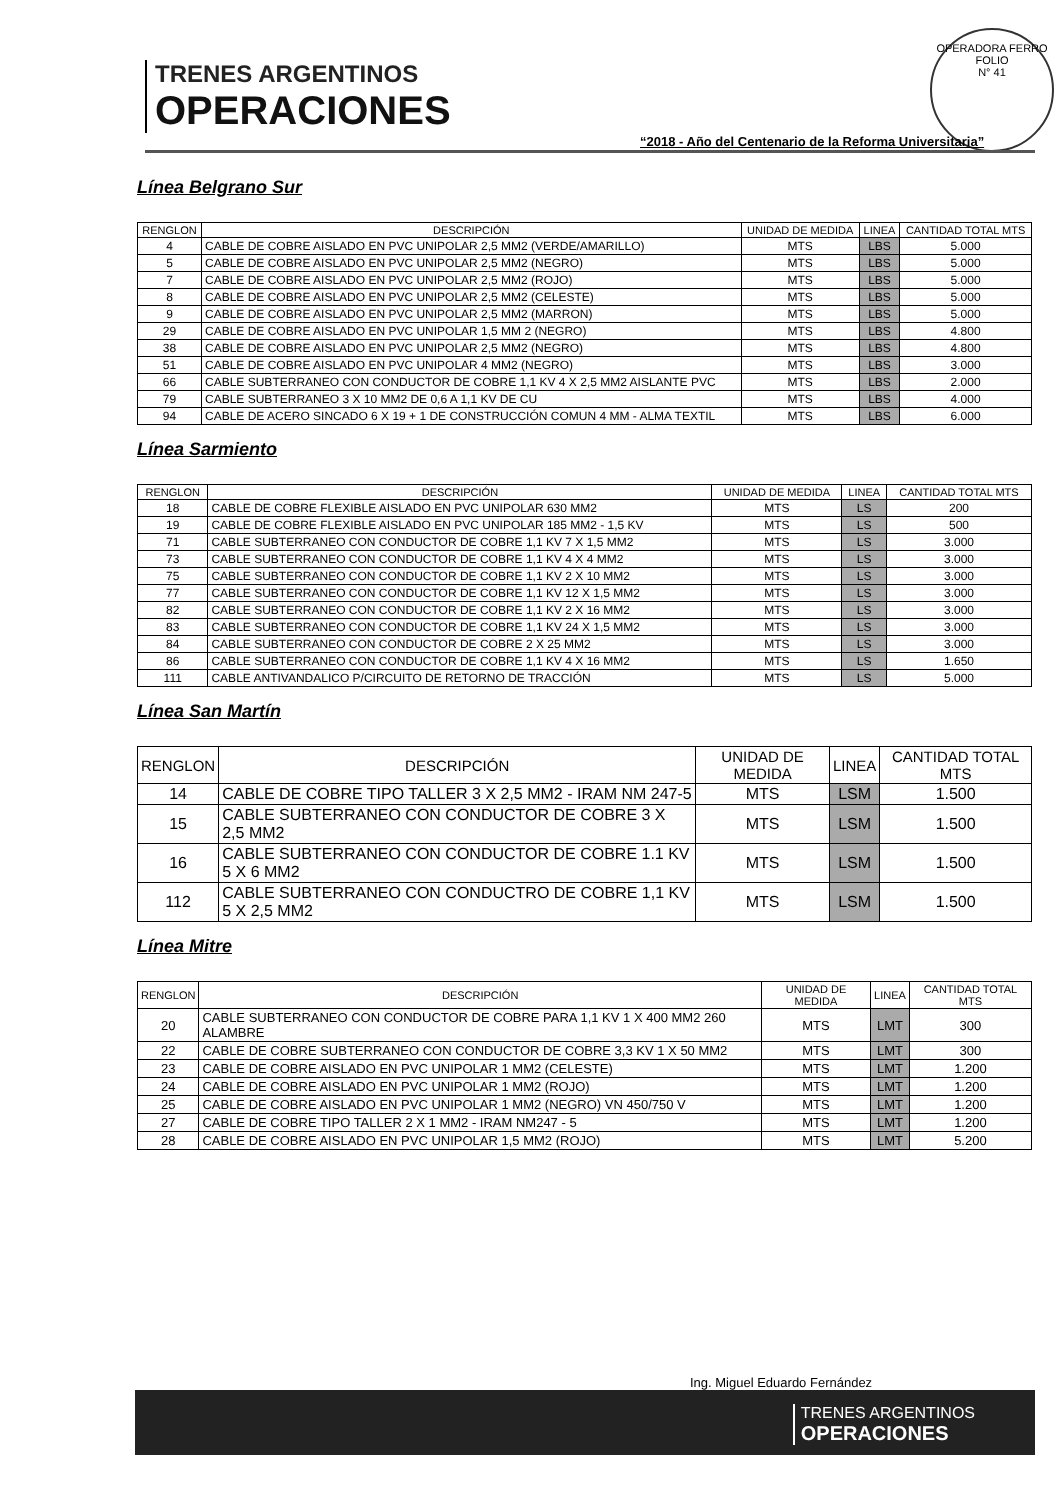TRENES ARGENTINOS
OPERACIONES
OPERADORA FERRO
FOLIO
N° 41
“2018 - Año del Centenario de la Reforma Universitaria”
Línea Belgrano Sur
| RENGLON | DESCRIPCIÓN | UNIDAD DE MEDIDA | LINEA | CANTIDAD TOTAL MTS |
| --- | --- | --- | --- | --- |
| 4 | CABLE DE COBRE AISLADO EN PVC UNIPOLAR 2,5 MM2 (VERDE/AMARILLO) | MTS | LBS | 5.000 |
| 5 | CABLE DE COBRE AISLADO EN PVC UNIPOLAR 2,5 MM2 (NEGRO) | MTS | LBS | 5.000 |
| 7 | CABLE DE COBRE AISLADO EN PVC UNIPOLAR 2,5 MM2 (ROJO) | MTS | LBS | 5.000 |
| 8 | CABLE DE COBRE AISLADO EN PVC UNIPOLAR 2,5 MM2 (CELESTE) | MTS | LBS | 5.000 |
| 9 | CABLE DE COBRE AISLADO EN PVC UNIPOLAR 2,5 MM2 (MARRON) | MTS | LBS | 5.000 |
| 29 | CABLE DE COBRE AISLADO EN PVC UNIPOLAR 1,5 MM 2 (NEGRO) | MTS | LBS | 4.800 |
| 38 | CABLE DE COBRE AISLADO EN PVC UNIPOLAR 2,5 MM2 (NEGRO) | MTS | LBS | 4.800 |
| 51 | CABLE DE COBRE AISLADO EN PVC UNIPOLAR 4 MM2 (NEGRO) | MTS | LBS | 3.000 |
| 66 | CABLE SUBTERRANEO CON CONDUCTOR DE COBRE 1,1 KV 4 X 2,5 MM2 AISLANTE PVC | MTS | LBS | 2.000 |
| 79 | CABLE SUBTERRANEO 3 X 10 MM2 DE 0,6 A 1,1 KV DE CU | MTS | LBS | 4.000 |
| 94 | CABLE DE ACERO SINCADO 6 X 19 + 1 DE CONSTRUCCIÓN COMUN 4 MM - ALMA TEXTIL | MTS | LBS | 6.000 |
Línea Sarmiento
| RENGLON | DESCRIPCIÓN | UNIDAD DE MEDIDA | LINEA | CANTIDAD TOTAL MTS |
| --- | --- | --- | --- | --- |
| 18 | CABLE DE COBRE FLEXIBLE AISLADO EN PVC UNIPOLAR 630 MM2 | MTS | LS | 200 |
| 19 | CABLE DE COBRE FLEXIBLE AISLADO EN PVC UNIPOLAR 185 MM2 - 1,5 KV | MTS | LS | 500 |
| 71 | CABLE SUBTERRANEO CON CONDUCTOR DE COBRE 1,1 KV 7 X 1,5 MM2 | MTS | LS | 3.000 |
| 73 | CABLE SUBTERRANEO CON CONDUCTOR DE COBRE 1,1 KV 4 X 4 MM2 | MTS | LS | 3.000 |
| 75 | CABLE SUBTERRANEO CON CONDUCTOR DE COBRE 1,1 KV 2 X 10 MM2 | MTS | LS | 3.000 |
| 77 | CABLE SUBTERRANEO CON CONDUCTOR DE COBRE 1,1 KV 12 X 1,5 MM2 | MTS | LS | 3.000 |
| 82 | CABLE SUBTERRANEO CON CONDUCTOR DE COBRE 1,1 KV 2 X 16 MM2 | MTS | LS | 3.000 |
| 83 | CABLE SUBTERRANEO CON CONDUCTOR DE COBRE 1,1 KV 24 X 1,5 MM2 | MTS | LS | 3.000 |
| 84 | CABLE SUBTERRANEO CON CONDUCTOR DE COBRE 2 X 25 MM2 | MTS | LS | 3.000 |
| 86 | CABLE SUBTERRANEO CON CONDUCTOR DE COBRE 1,1 KV 4 X 16 MM2 | MTS | LS | 1.650 |
| 111 | CABLE ANTIVANDALICO P/CIRCUITO DE RETORNO DE TRACCIÓN | MTS | LS | 5.000 |
Línea San Martín
| RENGLON | DESCRIPCIÓN | UNIDAD DE MEDIDA | LINEA | CANTIDAD TOTAL MTS |
| --- | --- | --- | --- | --- |
| 14 | CABLE DE COBRE TIPO TALLER 3 X 2,5 MM2 - IRAM NM 247-5 | MTS | LSM | 1.500 |
| 15 | CABLE SUBTERRANEO CON CONDUCTOR DE COBRE 3 X 2,5 MM2 | MTS | LSM | 1.500 |
| 16 | CABLE SUBTERRANEO CON CONDUCTOR DE COBRE 1.1 KV 5 X 6 MM2 | MTS | LSM | 1.500 |
| 112 | CABLE SUBTERRANEO CON CONDUCTRO DE COBRE 1,1 KV 5 X 2,5 MM2 | MTS | LSM | 1.500 |
Línea Mitre
| RENGLON | DESCRIPCIÓN | UNIDAD DE MEDIDA | LINEA | CANTIDAD TOTAL MTS |
| --- | --- | --- | --- | --- |
| 20 | CABLE SUBTERRANEO CON CONDUCTOR DE COBRE PARA 1,1 KV 1 X 400 MM2 260 ALAMBRE | MTS | LMT | 300 |
| 22 | CABLE DE COBRE SUBTERRANEO CON CONDUCTOR DE COBRE 3,3 KV 1 X 50 MM2 | MTS | LMT | 300 |
| 23 | CABLE DE COBRE AISLADO EN PVC UNIPOLAR 1 MM2 (CELESTE) | MTS | LMT | 1.200 |
| 24 | CABLE DE COBRE AISLADO EN PVC UNIPOLAR 1 MM2 (ROJO) | MTS | LMT | 1.200 |
| 25 | CABLE DE COBRE AISLADO EN PVC UNIPOLAR 1 MM2 (NEGRO) VN 450/750 V | MTS | LMT | 1.200 |
| 27 | CABLE DE COBRE TIPO TALLER 2 X 1 MM2 - IRAM NM247 - 5 | MTS | LMT | 1.200 |
| 28 | CABLE DE COBRE AISLADO EN PVC UNIPOLAR 1,5 MM2 (ROJO) | MTS | LMT | 5.200 |
Ing. Miguel Eduardo Fernández
TRENES ARGENTINOS
OPERACIONES